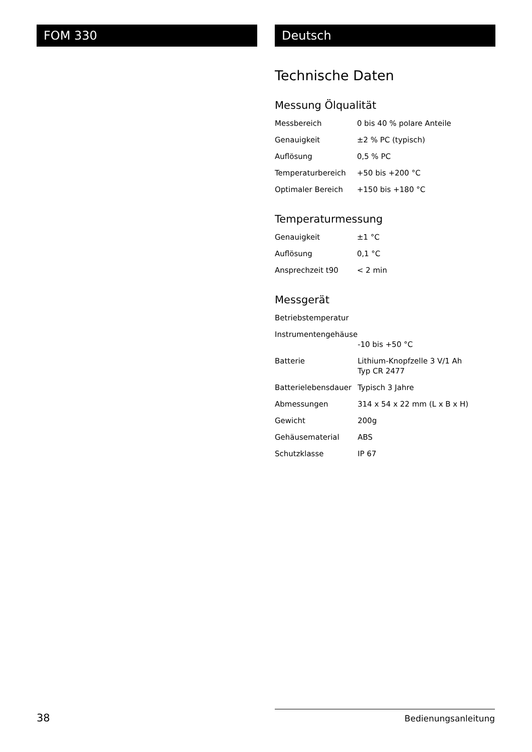FOM 330 Deutsch
Technische Daten
Messung Ölqualität
| Messbereich | 0 bis 40 % polare Anteile |
| Genauigkeit | ±2 % PC (typisch) |
| Auflösung | 0,5 % PC |
| Temperaturbereich | +50 bis +200 °C |
| Optimaler Bereich | +150 bis +180 °C |
Temperaturmessung
| Genauigkeit | ±1 °C |
| Auflösung | 0,1 °C |
| Ansprechzeit t90 | < 2 min |
Messgerät
| Betriebstemperatur | |
| Instrumentengehäuse | -10 bis +50 °C |
| Batterie | Lithium-Knopfzelle 3 V/1 Ah Typ CR 2477 |
| Batterielebensdauer | Typisch 3 Jahre |
| Abmessungen | 314 x 54 x 22 mm (L x B x H) |
| Gewicht | 200g |
| Gehäusematerial | ABS |
| Schutzklasse | IP 67 |
38 Bedienungsanleitung